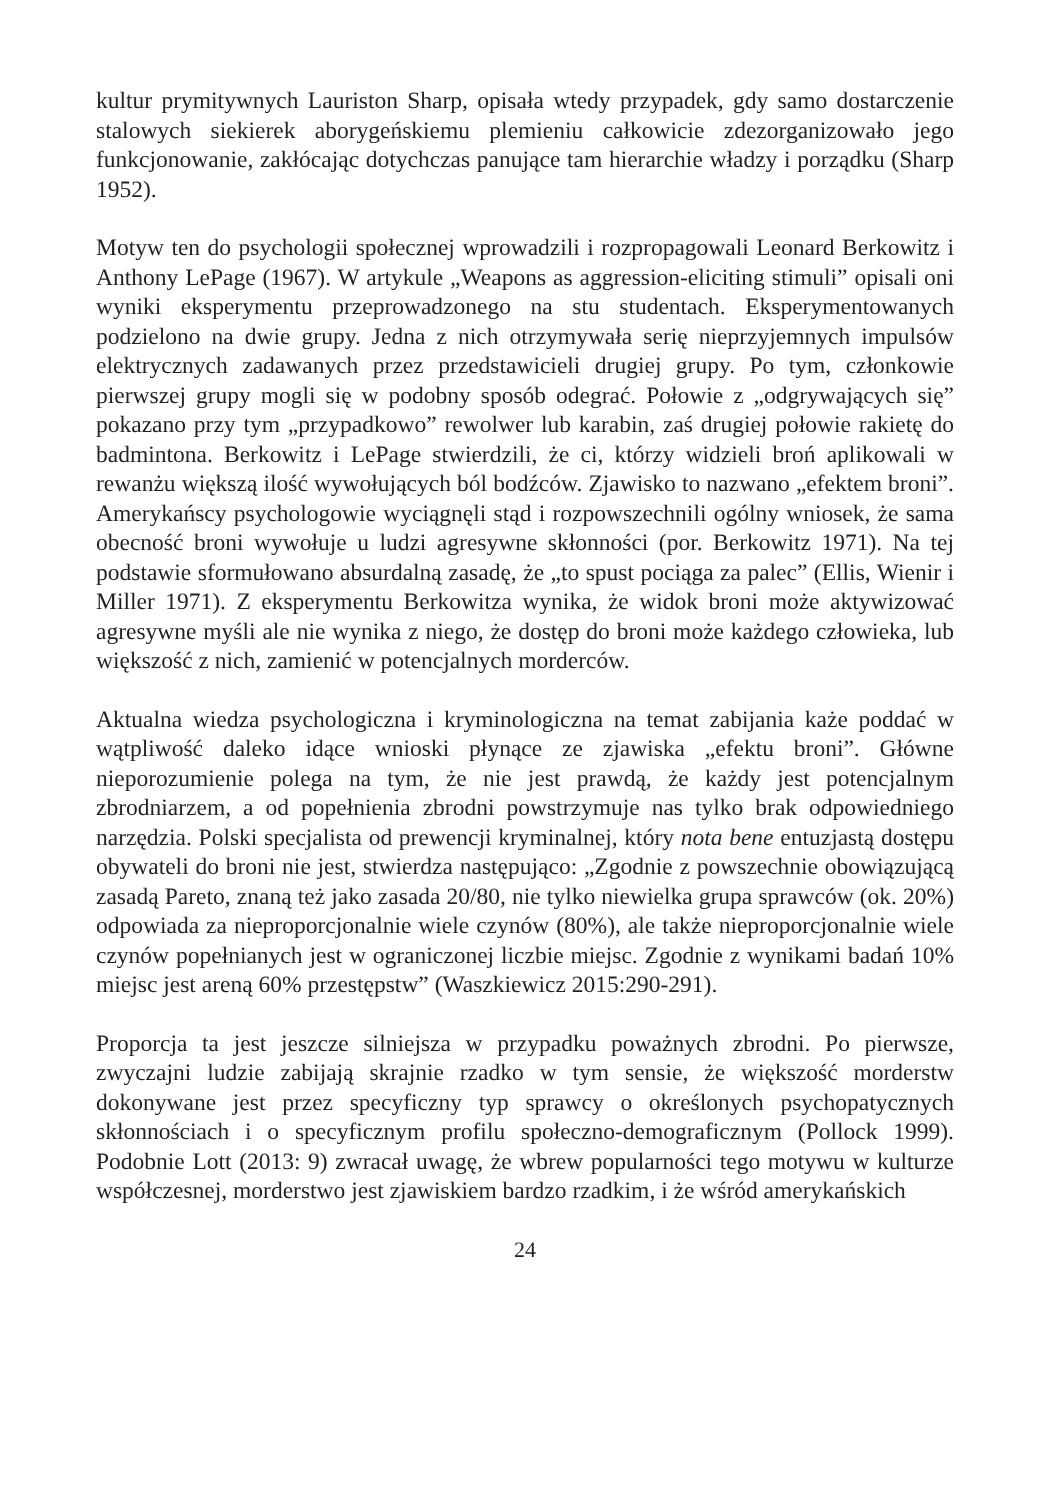kultur prymitywnych Lauriston Sharp, opisała wtedy przypadek, gdy samo dostarczenie stalowych siekierek aborygeńskiemu plemieniu całkowicie zdezorganizowało jego funkcjonowanie, zakłócając dotychczas panujące tam hierarchie władzy i porządku (Sharp 1952).
Motyw ten do psychologii społecznej wprowadzili i rozpropagowali Leonard Berkowitz i Anthony LePage (1967). W artykule „Weapons as aggression-eliciting stimuli” opisali oni wyniki eksperymentu przeprowadzonego na stu studentach. Eksperymentowanych podzielono na dwie grupy. Jedna z nich otrzymywała serię nieprzyjemnych impulsów elektrycznych zadawanych przez przedstawicieli drugiej grupy. Po tym, członkowie pierwszej grupy mogli się w podobny sposób odegrać. Połowie z „odgrywających się” pokazano przy tym „przypadkowo” rewolwer lub karabin, zaś drugiej połowie rakietę do badmintona. Berkowitz i LePage stwierdzili, że ci, którzy widzieli broń aplikowali w rewanżu większą ilość wywołujących ból bodźców. Zjawisko to nazwano „efektem broni”. Amerykańscy psychologowie wyciągnęli stąd i rozpowszechnili ogólny wniosek, że sama obecność broni wywołuje u ludzi agresywne skłonności (por. Berkowitz 1971). Na tej podstawie sformułowano absurdalną zasadę, że „to spust pociąga za palec” (Ellis, Wienir i Miller 1971). Z eksperymentu Berkowitza wynika, że widok broni może aktywizować agresywne myśli ale nie wynika z niego, że dostęp do broni może każdego człowieka, lub większość z nich, zamienić w potencjalnych morderców.
Aktualna wiedza psychologiczna i kryminologiczna na temat zabijania każe poddać w wątpliwość daleko idące wnioski płynące ze zjawiska „efektu broni”. Główne nieporozumienie polega na tym, że nie jest prawdą, że każdy jest potencjalnym zbrodniarzem, a od popełnienia zbrodni powstrzymuje nas tylko brak odpowiedniego narzędzia. Polski specjalista od prewencji kryminalnej, który nota bene entuzjastą dostępu obywateli do broni nie jest, stwierdza następująco: „Zgodnie z powszechnie obowiązującą zasadą Pareto, znaną też jako zasada 20/80, nie tylko niewielka grupa sprawców (ok. 20%) odpowiada za nieproporcjonalnie wiele czynów (80%), ale także nieproporcjonalnie wiele czynów popełnianych jest w ograniczonej liczbie miejsc. Zgodnie z wynikami badań 10% miejsc jest areną 60% przestępstw” (Waszkiewicz 2015:290-291).
Proporcja ta jest jeszcze silniejsza w przypadku poważnych zbrodni. Po pierwsze, zwyczajni ludzie zabijają skrajnie rzadko w tym sensie, że większość morderstw dokonywane jest przez specyficzny typ sprawcy o określonych psychopatycznych skłonnościach i o specyficznym profilu społeczno-demograficznym (Pollock 1999). Podobnie Lott (2013: 9) zwracał uwagę, że wbrew popularności tego motywu w kulturze współczesnej, morderstwo jest zjawiskiem bardzo rzadkim, i że wśród amerykańskich
24